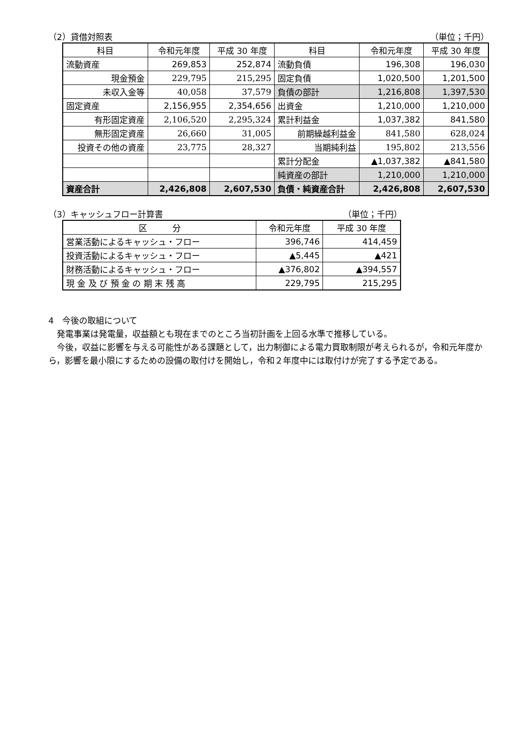（2）貸借対照表 （単位；千円）
| 科目 | 令和元年度 | 平成 30 年度 | 科目 | 令和元年度 | 平成 30 年度 |
| --- | --- | --- | --- | --- | --- |
| 流動資産 | 269,853 | 252,874 | 流動負債 | 196,308 | 196,030 |
| 現金預金 | 229,795 | 215,295 | 固定負債 | 1,020,500 | 1,201,500 |
| 未収入金等 | 40,058 | 37,579 | 負債の部計 | 1,216,808 | 1,397,530 |
| 固定資産 | 2,156,955 | 2,354,656 | 出資金 | 1,210,000 | 1,210,000 |
| 有形固定資産 | 2,106,520 | 2,295,324 | 累計利益金 | 1,037,382 | 841,580 |
| 無形固定資産 | 26,660 | 31,005 | 前期繰越利益金 | 841,580 | 628,024 |
| 投資その他の資産 | 23,775 | 28,327 | 当期純利益 | 195,802 | 213,556 |
| | | | 累計分配金 | ▲1,037,382 | ▲841,580 |
| | | | 純資産の部計 | 1,210,000 | 1,210,000 |
| 資産合計 | 2,426,808 | 2,607,530 | 負債・純資産合計 | 2,426,808 | 2,607,530 |
（3）キャッシュフロー計算書 （単位；千円）
| 区 分 | 令和元年度 | 平成 30 年度 |
| --- | --- | --- |
| 営業活動によるキャッシュ・フロー | 396,746 | 414,459 |
| 投資活動によるキャッシュ・フロー | ▲5,445 | ▲421 |
| 財務活動によるキャッシュ・フロー | ▲376,802 | ▲394,557 |
| 現 金 及 び 預 金 の 期 末 残 高 | 229,795 | 215,295 |
4　今後の取組について
　発電事業は発電量，収益額とも現在までのところ当初計画を上回る水準で推移している。
　今後，収益に影響を与える可能性がある課題として，出力制御による電力買取制限が考えられるが，令和元年度から，影響を最小限にするための設備の取付けを開始し，令和２年度中には取付けが完了する予定である。